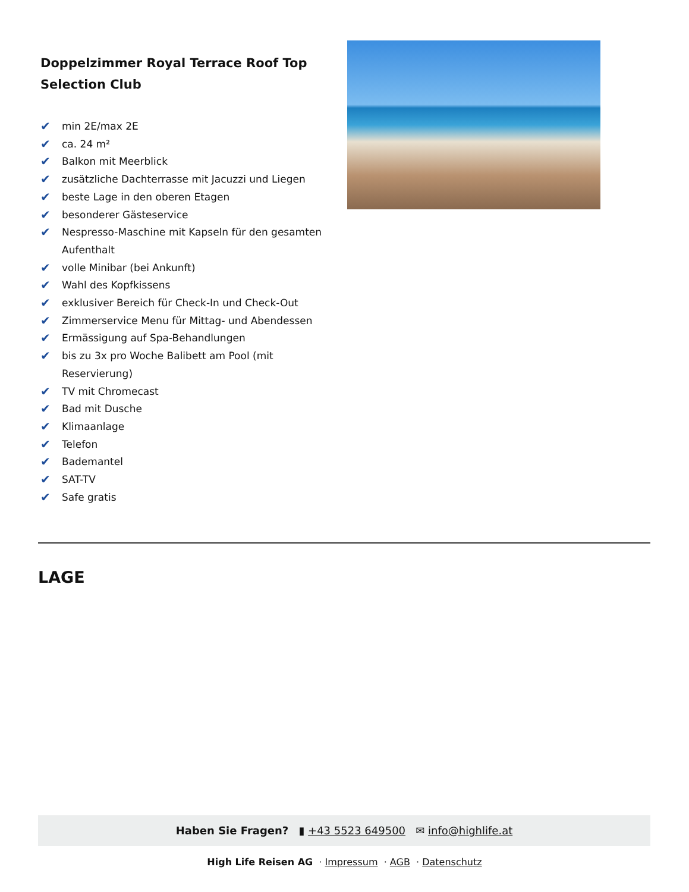Doppelzimmer Royal Terrace Roof Top Selection Club
✔ min 2E/max 2E
✔ ca. 24 m²
✔ Balkon mit Meerblick
✔ zusätzliche Dachterrasse mit Jacuzzi und Liegen
✔ beste Lage in den oberen Etagen
✔ besonderer Gästeservice
✔ Nespresso-Maschine mit Kapseln für den gesamten Aufenthalt
✔ volle Minibar (bei Ankunft)
✔ Wahl des Kopfkissens
✔ exklusiver Bereich für Check-In und Check-Out
✔ Zimmerservice Menu für Mittag- und Abendessen
✔ Ermässigung auf Spa-Behandlungen
✔ bis zu 3x pro Woche Balibett am Pool (mit Reservierung)
✔ TV mit Chromecast
✔ Bad mit Dusche
✔ Klimaanlage
✔ Telefon
✔ Bademantel
✔ SAT-TV
✔ Safe gratis
LAGE
Haben Sie Fragen? ▮ +43 5523 649500 ✉ info@highlife.at
High Life Reisen AG · Impressum · AGB · Datenschutz